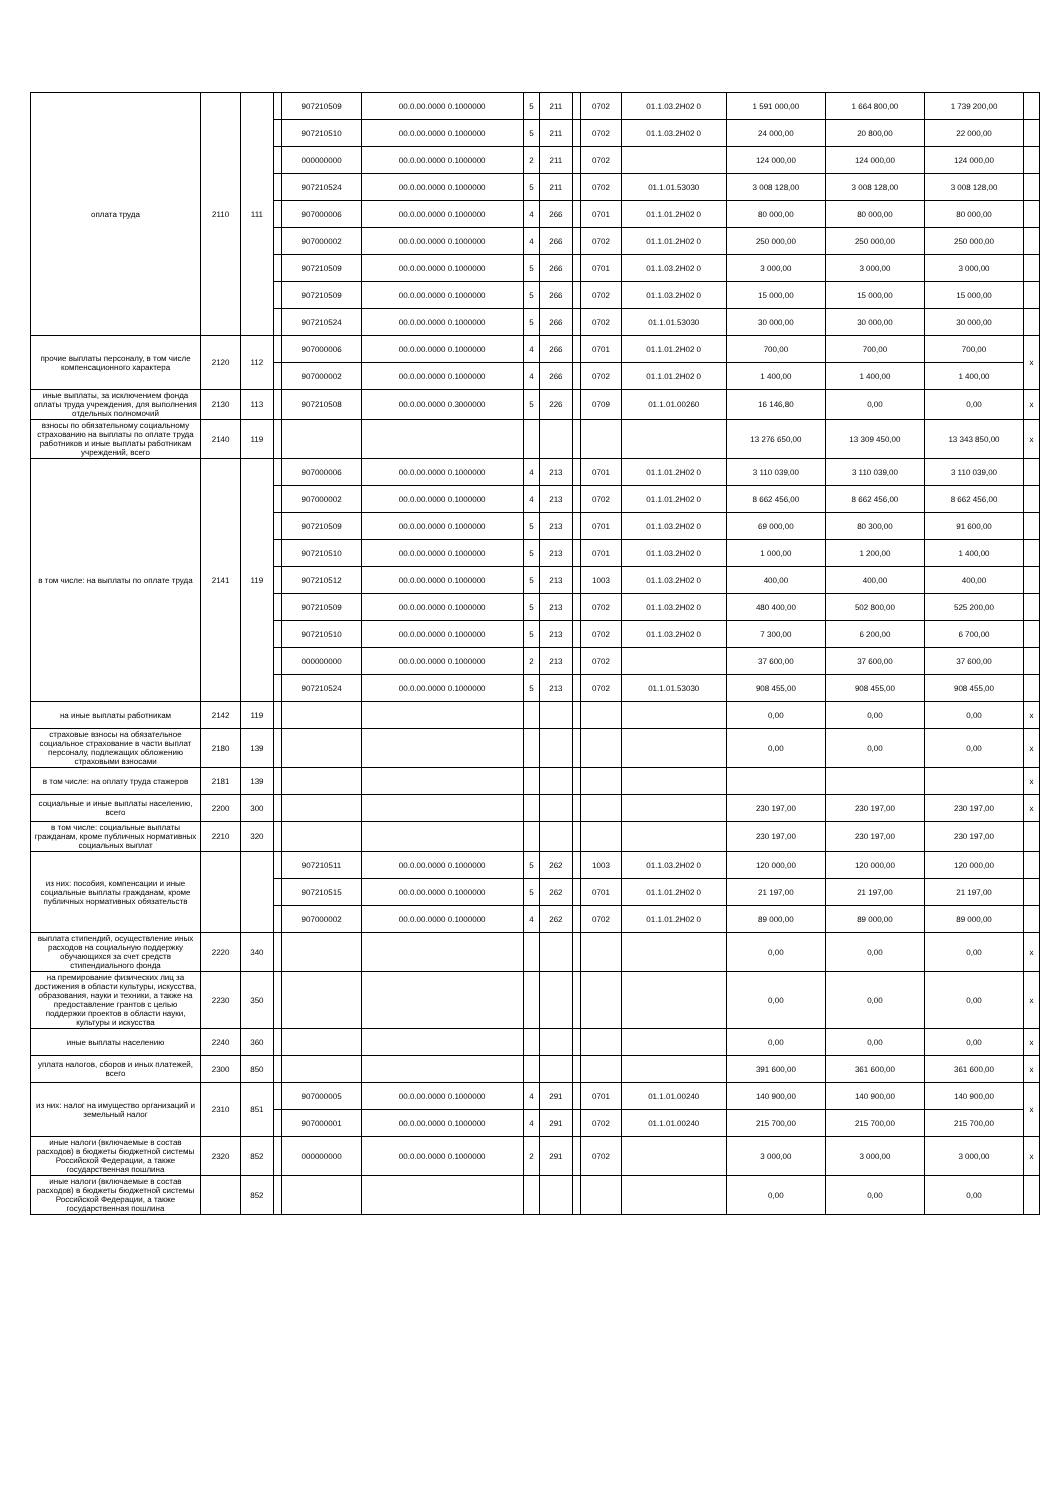| оплата труда | 2110 | 111 | | 907210509 | 00.0.00.0000 0.1000000 | 5 | 211 | | 0702 | 01.1.03.2Н02 0 | 1 591 000,00 | 1 664 800,00 | 1 739 200,00 | |
| | | | | 907210510 | 00.0.00.0000 0.1000000 | 5 | 211 | | 0702 | 01.1.03.2Н02 0 | 24 000,00 | 20 800,00 | 22 000,00 | |
| | | | | 000000000 | 00.0.00.0000 0.1000000 | 2 | 211 | | 0702 | | 124 000,00 | 124 000,00 | 124 000,00 | |
| | | | | 907210524 | 00.0.00.0000 0.1000000 | 5 | 211 | | 0702 | 01.1.01.53030 | 3 008 128,00 | 3 008 128,00 | 3 008 128,00 | |
| | | | | 907000006 | 00.0.00.0000 0.1000000 | 4 | 266 | | 0701 | 01.1.01.2Н02 0 | 80 000,00 | 80 000,00 | 80 000,00 | |
| | | | | 907000002 | 00.0.00.0000 0.1000000 | 4 | 266 | | 0702 | 01.1.01.2Н02 0 | 250 000,00 | 250 000,00 | 250 000,00 | |
| | | | | 907210509 | 00.0.00.0000 0.1000000 | 5 | 266 | | 0701 | 01.1.03.2Н02 0 | 3 000,00 | 3 000,00 | 3 000,00 | |
| | | | | 907210509 | 00.0.00.0000 0.1000000 | 5 | 266 | | 0702 | 01.1.03.2Н02 0 | 15 000,00 | 15 000,00 | 15 000,00 | |
| | | | | 907210524 | 00.0.00.0000 0.1000000 | 5 | 266 | | 0702 | 01.1.01.53030 | 30 000,00 | 30 000,00 | 30 000,00 | |
| прочие выплаты персоналу, в том числе компенсационного характера | 2120 | 112 | | 907000006 | 00.0.00.0000 0.1000000 | 4 | 266 | | 0701 | 01.1.01.2Н02 0 | 700,00 | 700,00 | 700,00 | x |
| | | | | 907000002 | 00.0.00.0000 0.1000000 | 4 | 266 | | 0702 | 01.1.01.2Н02 0 | 1 400,00 | 1 400,00 | 1 400,00 | |
| иные выплаты, за исключением фонда оплаты труда учреждения, для выполнения отдельных полномочий | 2130 | 113 | | 907210508 | 00.0.00.0000 0.3000000 | 5 | 226 | | 0709 | 01.1.01.00260 | 16 146,80 | 0,00 | 0,00 | x |
| взносы по обязательному социальному страхованию на выплаты по оплате труда работников и иные выплаты работникам учреждений, всего | 2140 | 119 | | | | | | | | | 13 276 650,00 | 13 309 450,00 | 13 343 850,00 | x |
| в том числе: на выплаты по оплате труда | 2141 | 119 | | 907000006 | 00.0.00.0000 0.1000000 | 4 | 213 | | 0701 | 01.1.01.2Н02 0 | 3 110 039,00 | 3 110 039,00 | 3 110 039,00 | |
| | | | | 907000002 | 00.0.00.0000 0.1000000 | 4 | 213 | | 0702 | 01.1.01.2Н02 0 | 8 662 456,00 | 8 662 456,00 | 8 662 456,00 | |
| | | | | 907210509 | 00.0.00.0000 0.1000000 | 5 | 213 | | 0701 | 01.1.03.2Н02 0 | 69 000,00 | 80 300,00 | 91 600,00 | |
| | | | | 907210510 | 00.0.00.0000 0.1000000 | 5 | 213 | | 0701 | 01.1.03.2Н02 0 | 1 000,00 | 1 200,00 | 1 400,00 | |
| | | | | 907210512 | 00.0.00.0000 0.1000000 | 5 | 213 | | 1003 | 01.1.03.2Н02 0 | 400,00 | 400,00 | 400,00 | |
| | | | | 907210509 | 00.0.00.0000 0.1000000 | 5 | 213 | | 0702 | 01.1.03.2Н02 0 | 480 400,00 | 502 800,00 | 525 200,00 | |
| | | | | 907210510 | 00.0.00.0000 0.1000000 | 5 | 213 | | 0702 | 01.1.03.2Н02 0 | 7 300,00 | 6 200,00 | 6 700,00 | |
| | | | | 000000000 | 00.0.00.0000 0.1000000 | 2 | 213 | | 0702 | | 37 600,00 | 37 600,00 | 37 600,00 | |
| | | | | 907210524 | 00.0.00.0000 0.1000000 | 5 | 213 | | 0702 | 01.1.01.53030 | 908 455,00 | 908 455,00 | 908 455,00 | |
| на иные выплаты работникам | 2142 | 119 | | | | | | | | | 0,00 | 0,00 | 0,00 | x |
| страховые взносы на обязательное социальное страхование в части выплат персоналу, подлежащих обложению страховыми взносами | 2180 | 139 | | | | | | | | | 0,00 | 0,00 | 0,00 | x |
| в том числе: на оплату труда стажеров | 2181 | 139 | | | | | | | | | | | | x |
| социальные и иные выплаты населению, всего | 2200 | 300 | | | | | | | | | 230 197,00 | 230 197,00 | 230 197,00 | x |
| в том числе: социальные выплаты гражданам, кроме публичных нормативных социальных выплат | 2210 | 320 | | | | | | | | | 230 197,00 | 230 197,00 | 230 197,00 | |
| из них: пособия, компенсации и иные социальные выплаты гражданам, кроме публичных нормативных обязательств | | | | 907210511 | 00.0.00.0000 0.1000000 | 5 | 262 | | 1003 | 01.1.03.2Н02 0 | 120 000,00 | 120 000,00 | 120 000,00 | |
| | | | | 907210515 | 00.0.00.0000 0.1000000 | 5 | 262 | | 0701 | 01.1.01.2Н02 0 | 21 197,00 | 21 197,00 | 21 197,00 | |
| | | | | 907000002 | 00.0.00.0000 0.1000000 | 4 | 262 | | 0702 | 01.1.01.2Н02 0 | 89 000,00 | 89 000,00 | 89 000,00 | |
| выплата стипендий, осуществление иных расходов на социальную поддержку обучающихся за счет средств стипендиального фонда | 2220 | 340 | | | | | | | | | 0,00 | 0,00 | 0,00 | x |
| на премирование физических лиц за достижения в области культуры, искусства, образования, науки и техники, а также на предоставление грантов с целью поддержки проектов в области науки, культуры и искусства | 2230 | 350 | | | | | | | | | 0,00 | 0,00 | 0,00 | x |
| иные выплаты населению | 2240 | 360 | | | | | | | | | 0,00 | 0,00 | 0,00 | x |
| уплата налогов, сборов и иных платежей, всего | 2300 | 850 | | | | | | | | | 391 600,00 | 361 600,00 | 361 600,00 | x |
| из них: налог на имущество организаций и земельный налог | 2310 | 851 | | 907000005 | 00.0.00.0000 0.1000000 | 4 | 291 | | 0701 | 01.1.01.00240 | 140 900,00 | 140 900,00 | 140 900,00 | x |
| | | | | 907000001 | 00.0.00.0000 0.1000000 | 4 | 291 | | 0702 | 01.1.01.00240 | 215 700,00 | 215 700,00 | 215 700,00 | |
| иные налоги (включаемые в состав расходов) в бюджеты бюджетной системы Российской Федерации, а также государственная пошлина | 2320 | 852 | | 000000000 | 00.0.00.0000 0.1000000 | 2 | 291 | | 0702 | | 3 000,00 | 3 000,00 | 3 000,00 | x |
| иные налоги (включаемые в состав расходов) в бюджеты бюджетной системы Российской Федерации, а также государственная пошлина | | 852 | | | | | | | | | 0,00 | 0,00 | 0,00 | |